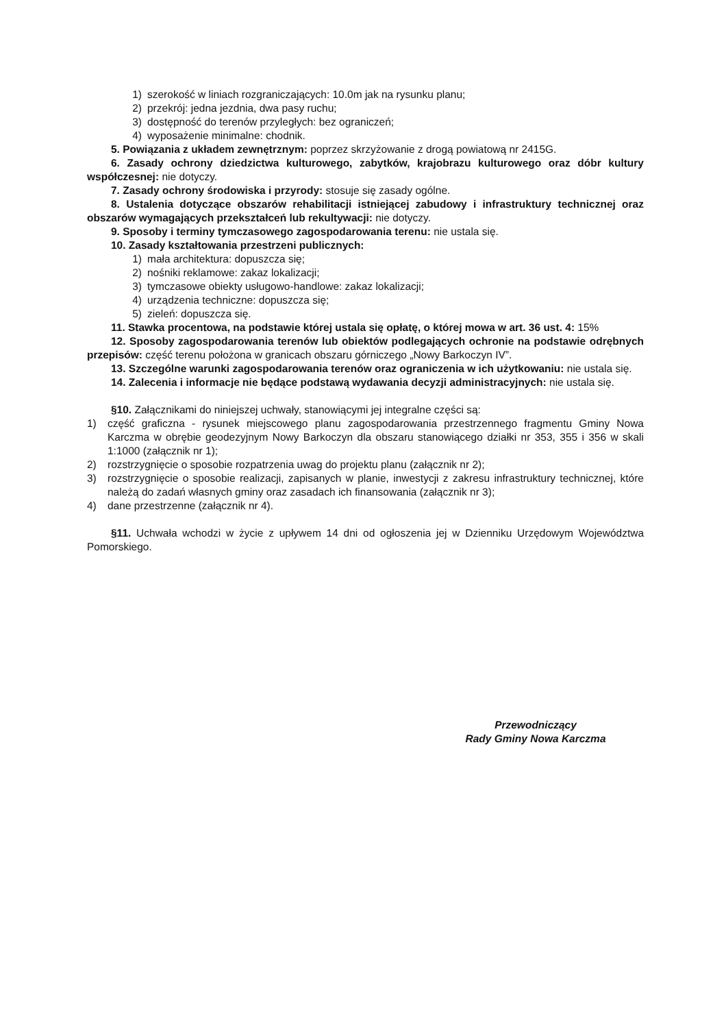1) szerokość w liniach rozgraniczających: 10.0m jak na rysunku planu;
2) przekrój: jedna jezdnia, dwa pasy ruchu;
3) dostępność do terenów przyległych: bez ograniczeń;
4) wyposażenie minimalne: chodnik.
5. Powiązania z układem zewnętrznym: poprzez skrzyżowanie z drogą powiatową nr 2415G.
6. Zasady ochrony dziedzictwa kulturowego, zabytków, krajobrazu kulturowego oraz dóbr kultury współczesnej: nie dotyczy.
7. Zasady ochrony środowiska i przyrody: stosuje się zasady ogólne.
8. Ustalenia dotyczące obszarów rehabilitacji istniejącej zabudowy i infrastruktury technicznej oraz obszarów wymagających przekształceń lub rekultywacji: nie dotyczy.
9. Sposoby i terminy tymczasowego zagospodarowania terenu: nie ustala się.
10. Zasady kształtowania przestrzeni publicznych:
1) mała architektura: dopuszcza się;
2) nośniki reklamowe: zakaz lokalizacji;
3) tymczasowe obiekty usługowo-handlowe: zakaz lokalizacji;
4) urządzenia techniczne: dopuszcza się;
5) zieleń: dopuszcza się.
11. Stawka procentowa, na podstawie której ustala się opłatę, o której mowa w art. 36 ust. 4: 15%
12. Sposoby zagospodarowania terenów lub obiektów podlegających ochronie na podstawie odrębnych przepisów: część terenu położona w granicach obszaru górniczego „Nowy Barkoczyn IV”.
13. Szczególne warunki zagospodarowania terenów oraz ograniczenia w ich użytkowaniu: nie ustala się.
14. Zalecenia i informacje nie będące podstawą wydawania decyzji administracyjnych: nie ustala się.
§10. Załącznikami do niniejszej uchwały, stanowiącymi jej integralne części są:
1) część graficzna - rysunek miejscowego planu zagospodarowania przestrzennego fragmentu Gminy Nowa Karczma w obrębie geodezyjnym Nowy Barkoczyn dla obszaru stanowiącego działki nr 353, 355 i 356 w skali 1:1000 (załącznik nr 1);
2) rozstrzygnięcie o sposobie rozpatrzenia uwag do projektu planu (załącznik nr 2);
3) rozstrzygnięcie o sposobie realizacji, zapisanych w planie, inwestycji z zakresu infrastruktury technicznej, które należą do zadań własnych gminy oraz zasadach ich finansowania (załącznik nr 3);
4) dane przestrzenne (załącznik nr 4).
§11. Uchwała wchodzi w życie z upływem 14 dni od ogłoszenia jej w Dzienniku Urzędowym Województwa Pomorskiego.
Przewodniczący
Rady Gminy Nowa Karczma